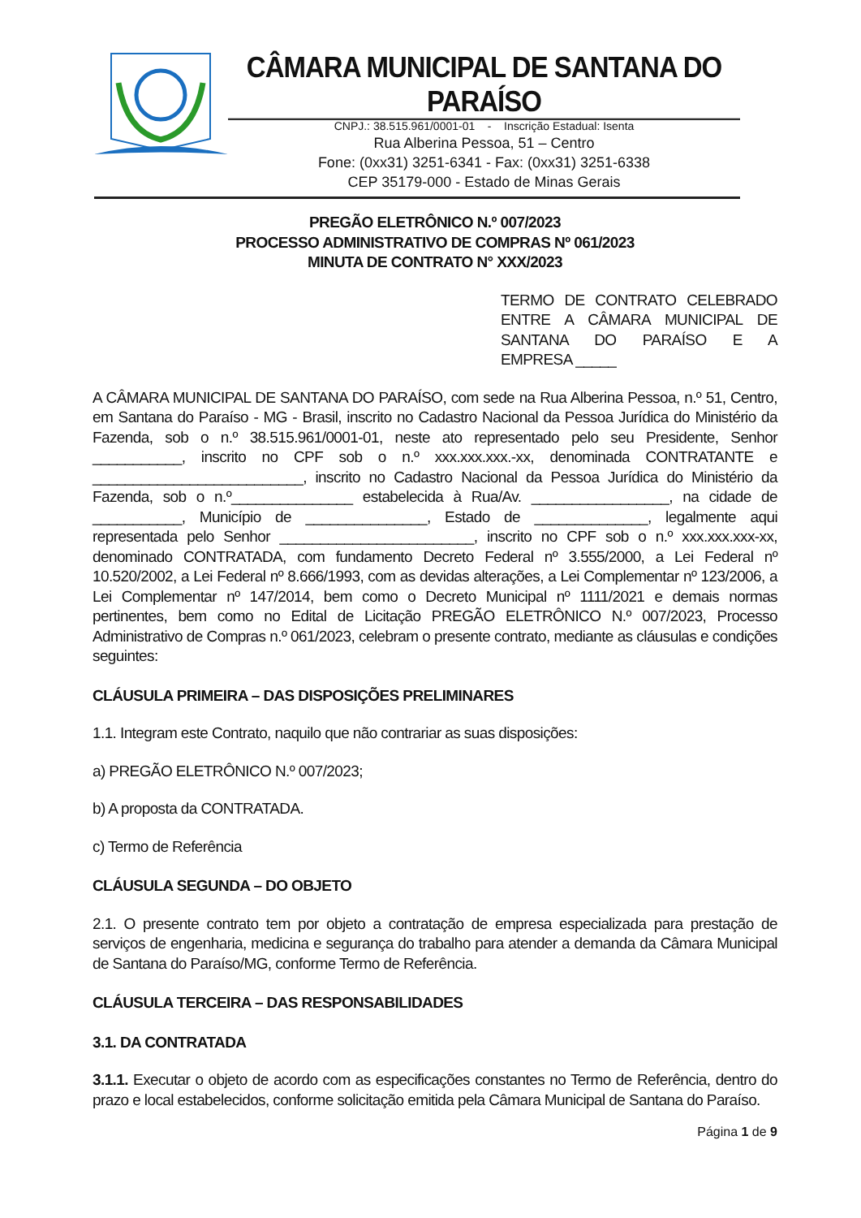CÂMARA MUNICIPAL DE SANTANA DO PARAÍSO
CNPJ.: 38.515.961/0001-01 - Inscrição Estadual: Isenta
Rua Alberina Pessoa, 51 – Centro
Fone: (0xx31) 3251-6341 - Fax: (0xx31) 3251-6338
CEP 35179-000 - Estado de Minas Gerais
PREGÃO ELETRÔNICO N.º 007/2023
PROCESSO ADMINISTRATIVO DE COMPRAS Nº 061/2023
MINUTA DE CONTRATO N° XXX/2023
TERMO DE CONTRATO CELEBRADO
ENTRE A CÂMARA MUNICIPAL DE
SANTANA DO PARAÍSO E A
EMPRESA _____
A CÂMARA MUNICIPAL DE SANTANA DO PARAÍSO, com sede na Rua Alberina Pessoa, n.º 51, Centro, em Santana do Paraíso - MG - Brasil, inscrito no Cadastro Nacional da Pessoa Jurídica do Ministério da Fazenda, sob o n.º 38.515.961/0001-01, neste ato representado pelo seu Presidente, Senhor ___________, inscrito no CPF sob o n.º xxx.xxx.xxx.-xx, denominada CONTRATANTE e __________________________, inscrito no Cadastro Nacional da Pessoa Jurídica do Ministério da Fazenda, sob o n.º_______________ estabelecida à Rua/Av. _________________, na cidade de ___________, Município de _______________, Estado de ______________, legalmente aqui representada pelo Senhor ________________________, inscrito no CPF sob o n.º xxx.xxx.xxx-xx, denominado CONTRATADA, com fundamento Decreto Federal nº 3.555/2000, a Lei Federal nº 10.520/2002, a Lei Federal nº 8.666/1993, com as devidas alterações, a Lei Complementar nº 123/2006, a Lei Complementar nº 147/2014, bem como o Decreto Municipal nº 1111/2021 e demais normas pertinentes, bem como no Edital de Licitação PREGÃO ELETRÔNICO N.º 007/2023, Processo Administrativo de Compras n.º 061/2023, celebram o presente contrato, mediante as cláusulas e condições seguintes:
CLÁUSULA PRIMEIRA – DAS DISPOSIÇÕES PRELIMINARES
1.1. Integram este Contrato, naquilo que não contrariar as suas disposições:
a) PREGÃO ELETRÔNICO N.º 007/2023;
b) A proposta da CONTRATADA.
c) Termo de Referência
CLÁUSULA SEGUNDA – DO OBJETO
2.1. O presente contrato tem por objeto a contratação de empresa especializada para prestação de serviços de engenharia, medicina e segurança do trabalho para atender a demanda da Câmara Municipal de Santana do Paraíso/MG, conforme Termo de Referência.
CLÁUSULA TERCEIRA – DAS RESPONSABILIDADES
3.1. DA CONTRATADA
3.1.1. Executar o objeto de acordo com as especificações constantes no Termo de Referência, dentro do prazo e local estabelecidos, conforme solicitação emitida pela Câmara Municipal de Santana do Paraíso.
Página 1 de 9